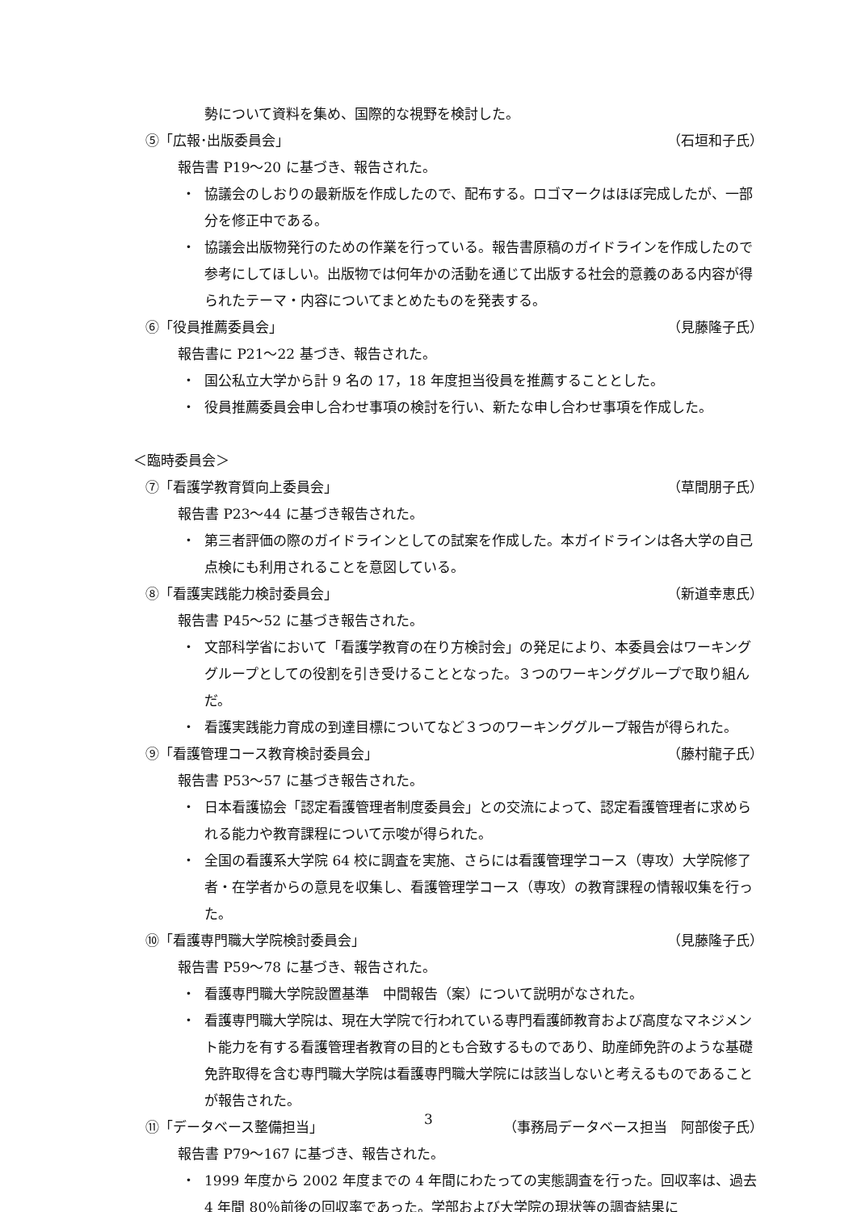勢について資料を集め、国際的な視野を検討した。
⑤「広報･出版委員会」 （石垣和子氏）
報告書 P19〜20 に基づき、報告された。
・ 協議会のしおりの最新版を作成したので、配布する。ロゴマークはほぼ完成したが、一部分を修正中である。
・ 協議会出版物発行のための作業を行っている。報告書原稿のガイドラインを作成したので参考にしてほしい。出版物では何年かの活動を通じて出版する社会的意義のある内容が得られたテーマ・内容についてまとめたものを発表する。
⑥「役員推薦委員会」 （見藤隆子氏）
報告書に P21〜22 基づき、報告された。
・ 国公私立大学から計 9 名の 17，18 年度担当役員を推薦することとした。
・ 役員推薦委員会申し合わせ事項の検討を行い、新たな申し合わせ事項を作成した。
＜臨時委員会＞
⑦「看護学教育質向上委員会」 （草間朋子氏）
報告書 P23〜44 に基づき報告された。
・ 第三者評価の際のガイドラインとしての試案を作成した。本ガイドラインは各大学の自己点検にも利用されることを意図している。
⑧「看護実践能力検討委員会」 （新道幸恵氏）
報告書 P45〜52 に基づき報告された。
・ 文部科学省において「看護学教育の在り方検討会」の発足により、本委員会はワーキンググループとしての役割を引き受けることとなった。３つのワーキンググループで取り組んだ。
・ 看護実践能力育成の到達目標についてなど３つのワーキンググループ報告が得られた。
⑨「看護管理コース教育検討委員会」 （藤村龍子氏）
報告書 P53〜57 に基づき報告された。
・ 日本看護協会「認定看護管理者制度委員会」との交流によって、認定看護管理者に求められる能力や教育課程について示唆が得られた。
・ 全国の看護系大学院 64 校に調査を実施、さらには看護管理学コース（専攻）大学院修了者・在学者からの意見を収集し、看護管理学コース（専攻）の教育課程の情報収集を行った。
⑩「看護専門職大学院検討委員会」 （見藤隆子氏）
報告書 P59〜78 に基づき、報告された。
・ 看護専門職大学院設置基準　中間報告（案）について説明がなされた。
・ 看護専門職大学院は、現在大学院で行われている専門看護師教育および高度なマネジメント能力を有する看護管理者教育の目的とも合致するものであり、助産師免許のような基礎免許取得を含む専門職大学院は看護専門職大学院には該当しないと考えるものであることが報告された。
⑪「データベース整備担当」 （事務局データベース担当　阿部俊子氏）
報告書 P79〜167 に基づき、報告された。
・ 1999 年度から 2002 年度までの 4 年間にわたっての実態調査を行った。回収率は、過去 4 年間 80％前後の回収率であった。学部および大学院の現状等の調査結果に
3